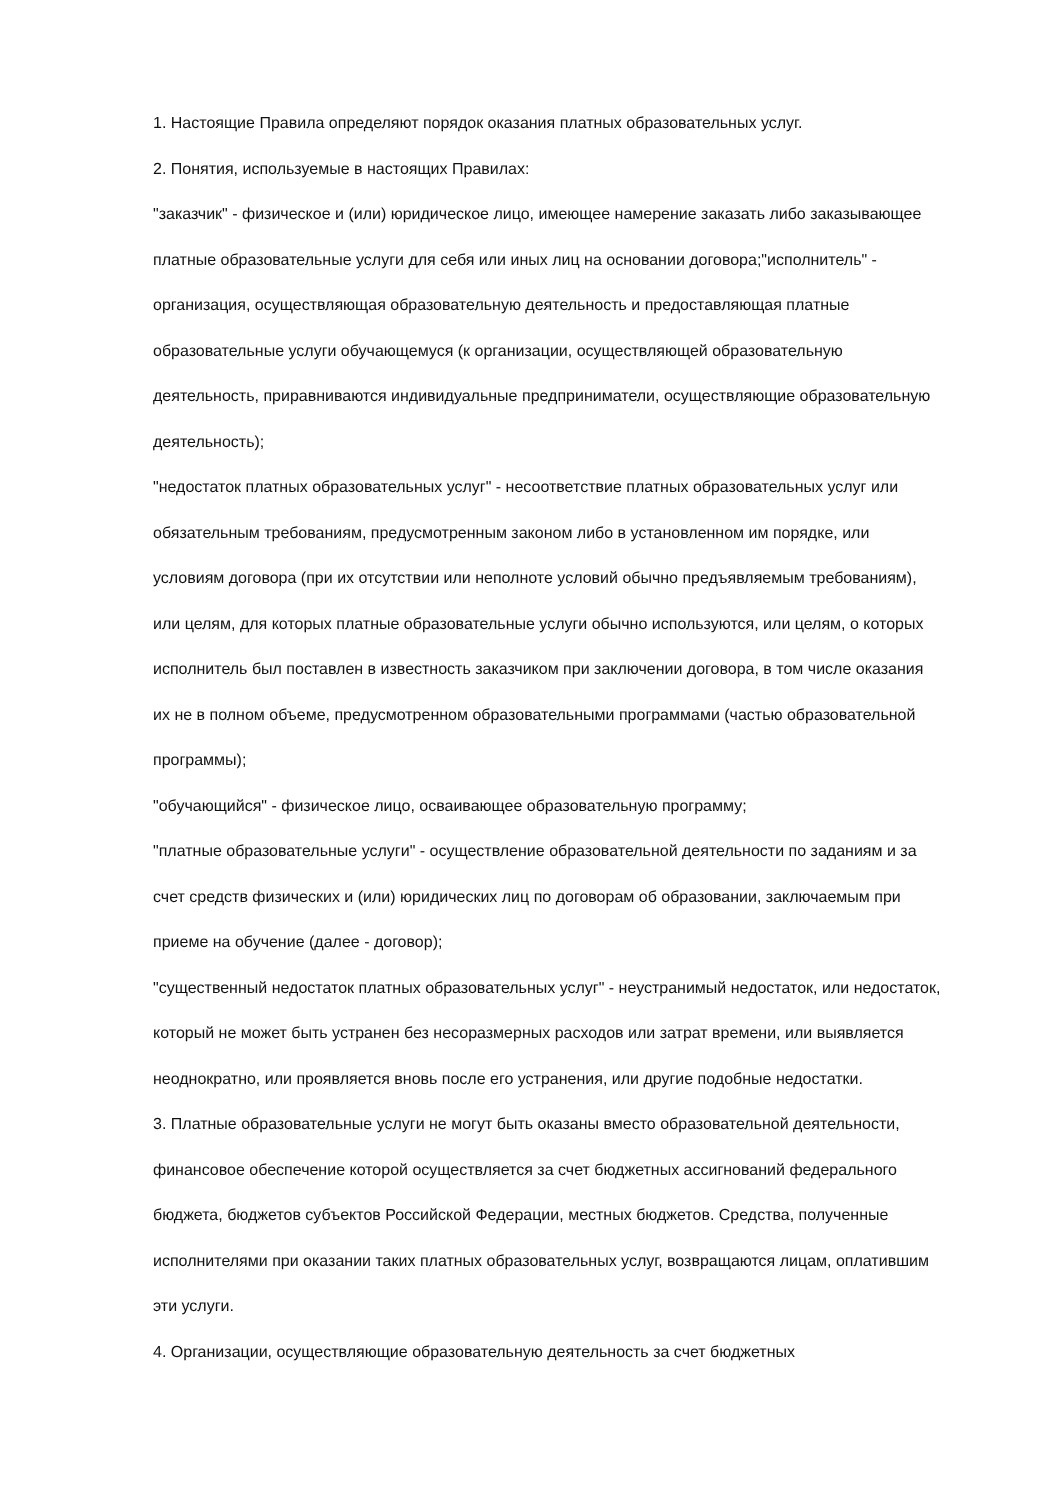1. Настоящие Правила определяют порядок оказания платных образовательных услуг.
2. Понятия, используемые в настоящих Правилах:
"заказчик" - физическое и (или) юридическое лицо, имеющее намерение заказать либо заказывающее платные образовательные услуги для себя или иных лиц на основании договора;"исполнитель" - организация, осуществляющая образовательную деятельность и предоставляющая платные образовательные услуги обучающемуся (к организации, осуществляющей образовательную деятельность, приравниваются индивидуальные предприниматели, осуществляющие образовательную деятельность);
"недостаток платных образовательных услуг" - несоответствие платных образовательных услуг или обязательным требованиям, предусмотренным законом либо в установленном им порядке, или условиям договора (при их отсутствии или неполноте условий обычно предъявляемым требованиям), или целям, для которых платные образовательные услуги обычно используются, или целям, о которых исполнитель был поставлен в известность заказчиком при заключении договора, в том числе оказания их не в полном объеме, предусмотренном образовательными программами (частью образовательной программы);
"обучающийся" - физическое лицо, осваивающее образовательную программу;
"платные образовательные услуги" - осуществление образовательной деятельности по заданиям и за счет средств физических и (или) юридических лиц по договорам об образовании, заключаемым при приеме на обучение (далее - договор);
"существенный недостаток платных образовательных услуг" - неустранимый недостаток, или недостаток, который не может быть устранен без несоразмерных расходов или затрат времени, или выявляется неоднократно, или проявляется вновь после его устранения, или другие подобные недостатки.
3. Платные образовательные услуги не могут быть оказаны вместо образовательной деятельности, финансовое обеспечение которой осуществляется за счет бюджетных ассигнований федерального бюджета, бюджетов субъектов Российской Федерации, местных бюджетов. Средства, полученные исполнителями при оказании таких платных образовательных услуг, возвращаются лицам, оплатившим эти услуги.
4. Организации, осуществляющие образовательную деятельность за счет бюджетных